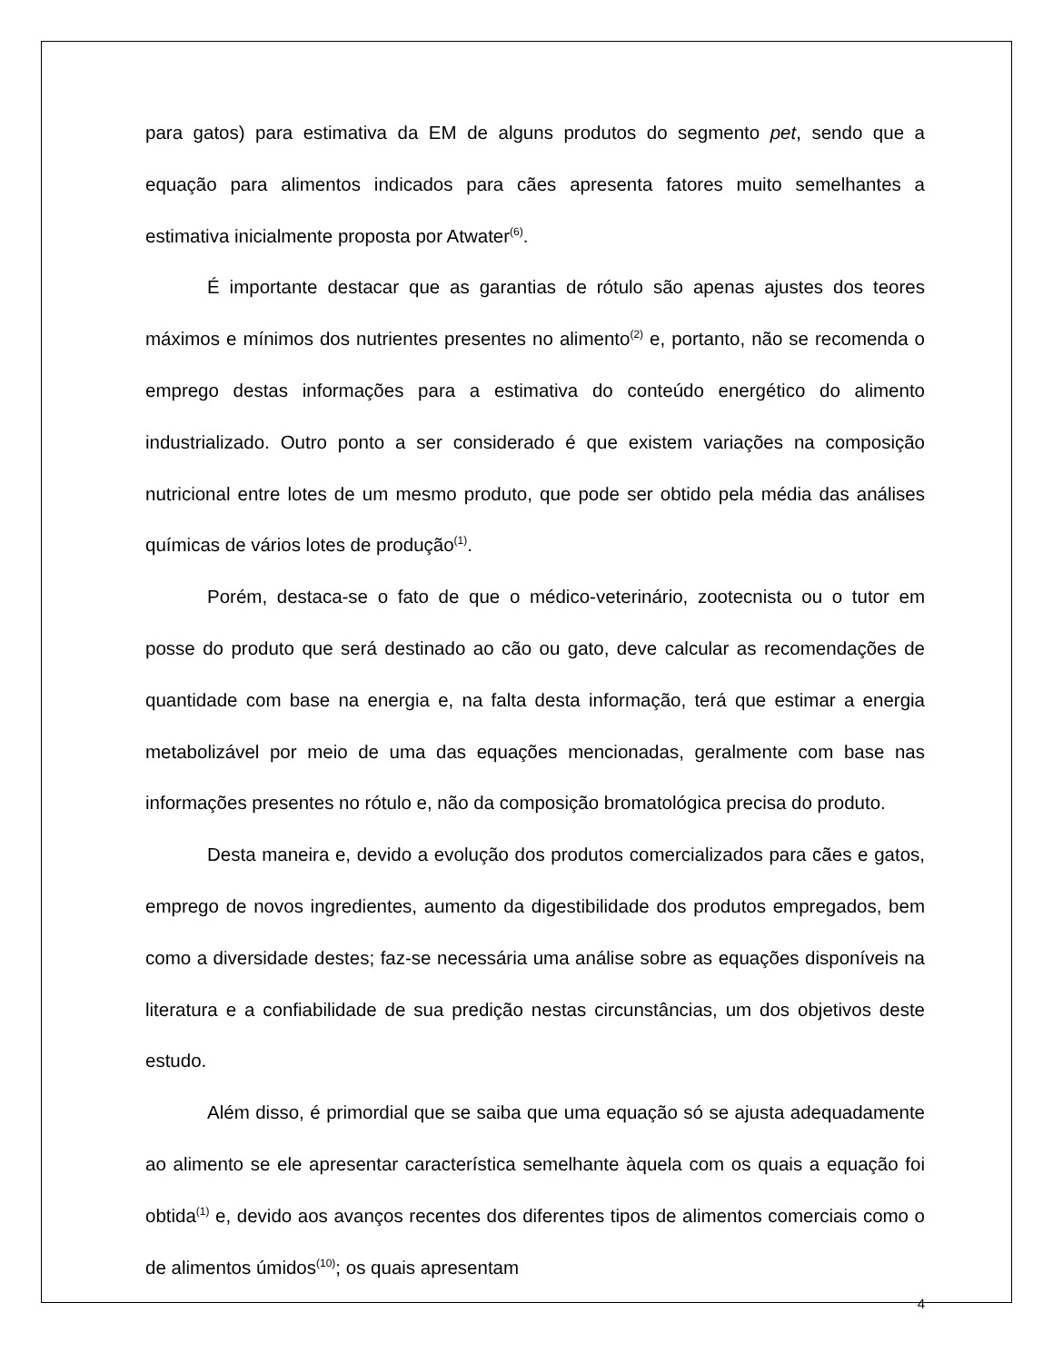para gatos) para estimativa da EM de alguns produtos do segmento pet, sendo que a equação para alimentos indicados para cães apresenta fatores muito semelhantes a estimativa inicialmente proposta por Atwater<sup>(6)</sup>.
É importante destacar que as garantias de rótulo são apenas ajustes dos teores máximos e mínimos dos nutrientes presentes no alimento<sup>(2)</sup> e, portanto, não se recomenda o emprego destas informações para a estimativa do conteúdo energético do alimento industrializado. Outro ponto a ser considerado é que existem variações na composição nutricional entre lotes de um mesmo produto, que pode ser obtido pela média das análises químicas de vários lotes de produção<sup>(1)</sup>.
Porém, destaca-se o fato de que o médico-veterinário, zootecnista ou o tutor em posse do produto que será destinado ao cão ou gato, deve calcular as recomendações de quantidade com base na energia e, na falta desta informação, terá que estimar a energia metabolizável por meio de uma das equações mencionadas, geralmente com base nas informações presentes no rótulo e, não da composição bromatológica precisa do produto.
Desta maneira e, devido a evolução dos produtos comercializados para cães e gatos, emprego de novos ingredientes, aumento da digestibilidade dos produtos empregados, bem como a diversidade destes; faz-se necessária uma análise sobre as equações disponíveis na literatura e a confiabilidade de sua predição nestas circunstâncias, um dos objetivos deste estudo.
Além disso, é primordial que se saiba que uma equação só se ajusta adequadamente ao alimento se ele apresentar característica semelhante àquela com os quais a equação foi obtida<sup>(1)</sup> e, devido aos avanços recentes dos diferentes tipos de alimentos comerciais como o de alimentos úmidos<sup>(10)</sup>; os quais apresentam
4